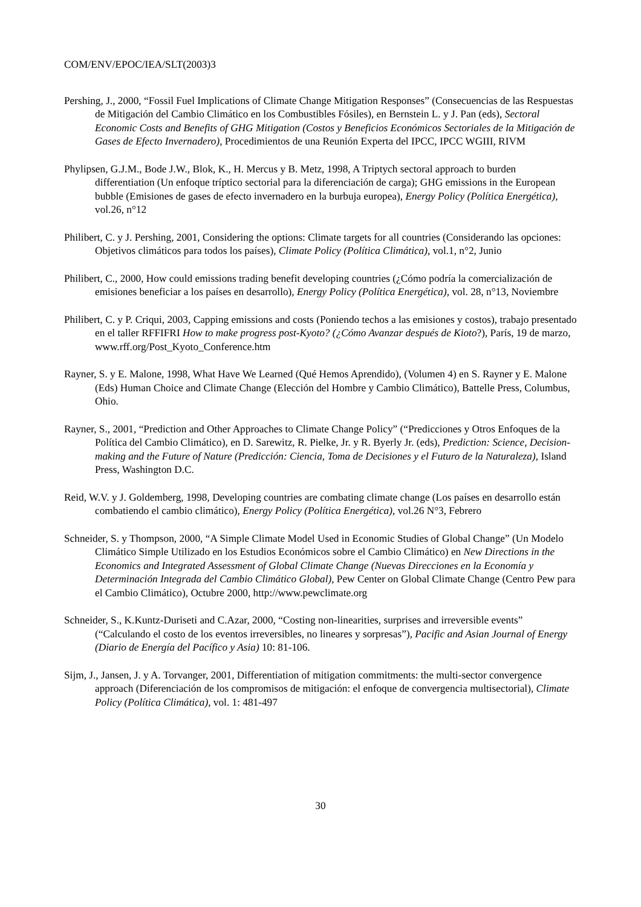COM/ENV/EPOC/IEA/SLT(2003)3
Pershing, J., 2000, “Fossil Fuel Implications of Climate Change Mitigation Responses” (Consecuencias de las Respuestas de Mitigación del Cambio Climático en los Combustibles Fósiles), en Bernstein L. y J. Pan (eds), Sectoral Economic Costs and Benefits of GHG Mitigation (Costos y Beneficios Económicos Sectoriales de la Mitigación de Gases de Efecto Invernadero), Procedimientos de una Reunión Experta del IPCC, IPCC WGIII, RIVM
Phylipsen, G.J.M., Bode J.W., Blok, K., H. Mercus y B. Metz, 1998, A Triptych sectoral approach to burden differentiation (Un enfoque tríptico sectorial para la diferenciación de carga); GHG emissions in the European bubble (Emisiones de gases de efecto invernadero en la burbuja europea), Energy Policy (Política Energética), vol.26, n°12
Philibert, C. y J. Pershing, 2001, Considering the options: Climate targets for all countries (Considerando las opciones: Objetivos climáticos para todos los países), Climate Policy (Política Climática), vol.1, n°2, Junio
Philibert, C., 2000, How could emissions trading benefit developing countries (¿Cómo podría la comercialización de emisiones beneficiar a los países en desarrollo), Energy Policy (Política Energética), vol. 28, n°13, Noviembre
Philibert, C. y P. Criqui, 2003, Capping emissions and costs (Poniendo techos a las emisiones y costos), trabajo presentado en el taller RFFIFRI How to make progress post-Kyoto? (¿Cómo Avanzar después de Kioto?), París, 19 de marzo, www.rff.org/Post_Kyoto_Conference.htm
Rayner, S. y E. Malone, 1998, What Have We Learned (Qué Hemos Aprendido), (Volumen 4) en S. Rayner y E. Malone (Eds) Human Choice and Climate Change (Elección del Hombre y Cambio Climático), Battelle Press, Columbus, Ohio.
Rayner, S., 2001, “Prediction and Other Approaches to Climate Change Policy” (“Predicciones y Otros Enfoques de la Política del Cambio Climático), en D. Sarewitz, R. Pielke, Jr. y R. Byerly Jr. (eds), Prediction: Science, Decision-making and the Future of Nature (Predicción: Ciencia, Toma de Decisiones y el Futuro de la Naturaleza), Island Press, Washington D.C.
Reid, W.V. y J. Goldemberg, 1998, Developing countries are combating climate change (Los países en desarrollo están combatiendo el cambio climático), Energy Policy (Política Energética), vol.26 N°3, Febrero
Schneider, S. y Thompson, 2000, “A Simple Climate Model Used in Economic Studies of Global Change” (Un Modelo Climático Simple Utilizado en los Estudios Económicos sobre el Cambio Climático) en New Directions in the Economics and Integrated Assessment of Global Climate Change (Nuevas Direcciones en la Economía y Determinación Integrada del Cambio Climático Global), Pew Center on Global Climate Change (Centro Pew para el Cambio Climático), Octubre 2000, http://www.pewclimate.org
Schneider, S., K.Kuntz-Duriseti and C.Azar, 2000, “Costing non-linearities, surprises and irreversible events” (“Calculando el costo de los eventos irreversibles, no lineares y sorpresas”), Pacific and Asian Journal of Energy (Diario de Energía del Pacífico y Asia) 10: 81-106.
Sijm, J., Jansen, J. y A. Torvanger, 2001, Differentiation of mitigation commitments: the multi-sector convergence approach (Diferenciación de los compromisos de mitigación: el enfoque de convergencia multisectorial), Climate Policy (Política Climática), vol. 1: 481-497
30